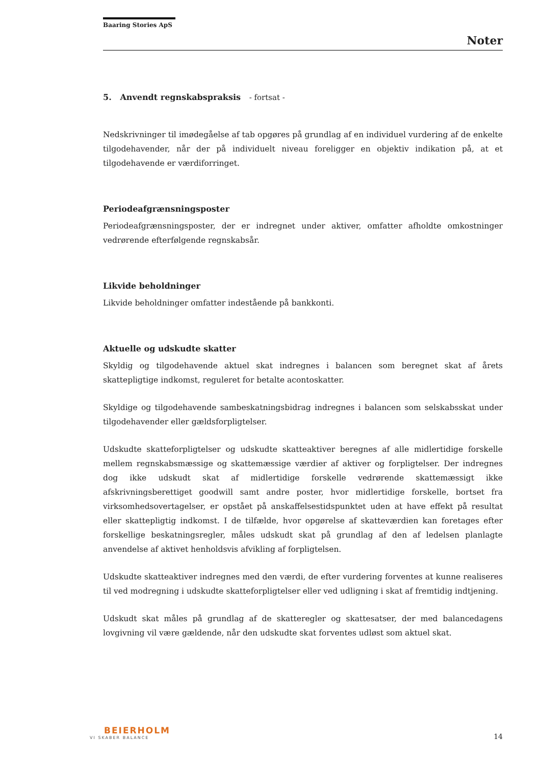Baaring Stories ApS
Noter
5. Anvendt regnskabspraksis - fortsat -
Nedskrivninger til imødegåelse af tab opgøres på grundlag af en individuel vurdering af de enkelte tilgodehavender, når der på individuelt niveau foreligger en objektiv indikation på, at et tilgodehavende er værdiforringet.
Periodeafgrænsningsposter
Periodeafgrænsningsposter, der er indregnet under aktiver, omfatter afholdte omkostninger vedrørende efterfølgende regnskabsår.
Likvide beholdninger
Likvide beholdninger omfatter indestående på bankkonti.
Aktuelle og udskudte skatter
Skyldig og tilgodehavende aktuel skat indregnes i balancen som beregnet skat af årets skattepligtige indkomst, reguleret for betalte acontoskatter.
Skyldige og tilgodehavende sambeskatningsbidrag indregnes i balancen som selskabsskat under tilgodehavender eller gældsforpligtelser.
Udskudte skatteforpligtelser og udskudte skatteaktiver beregnes af alle midlertidige forskelle mellem regnskabsmæssige og skattemæssige værdier af aktiver og forpligtelser. Der indregnes dog ikke udskudt skat af midlertidige forskelle vedrørende skattemæssigt ikke afskrivningsberettiget goodwill samt andre poster, hvor midlertidige forskelle, bortset fra virksomhedsovertagelser, er opstået på anskaffelsestidspunktet uden at have effekt på resultat eller skattepligtig indkomst. I de tilfælde, hvor opgørelse af skatteværdien kan foretages efter forskellige beskatningsregler, måles udskudt skat på grundlag af den af ledelsen planlagte anvendelse af aktivet henholdsvis afvikling af forpligtelsen.
Udskudte skatteaktiver indregnes med den værdi, de efter vurdering forventes at kunne realiseres til ved modregning i udskudte skatteforpligtelser eller ved udligning i skat af fremtidig indtjening.
Udskudt skat måles på grundlag af de skatteregler og skattesatser, der med balancedagens lovgivning vil være gældende, når den udskudte skat forventes udløst som aktuel skat.
BEIERHOLM
VI SKABER BALANCE
14